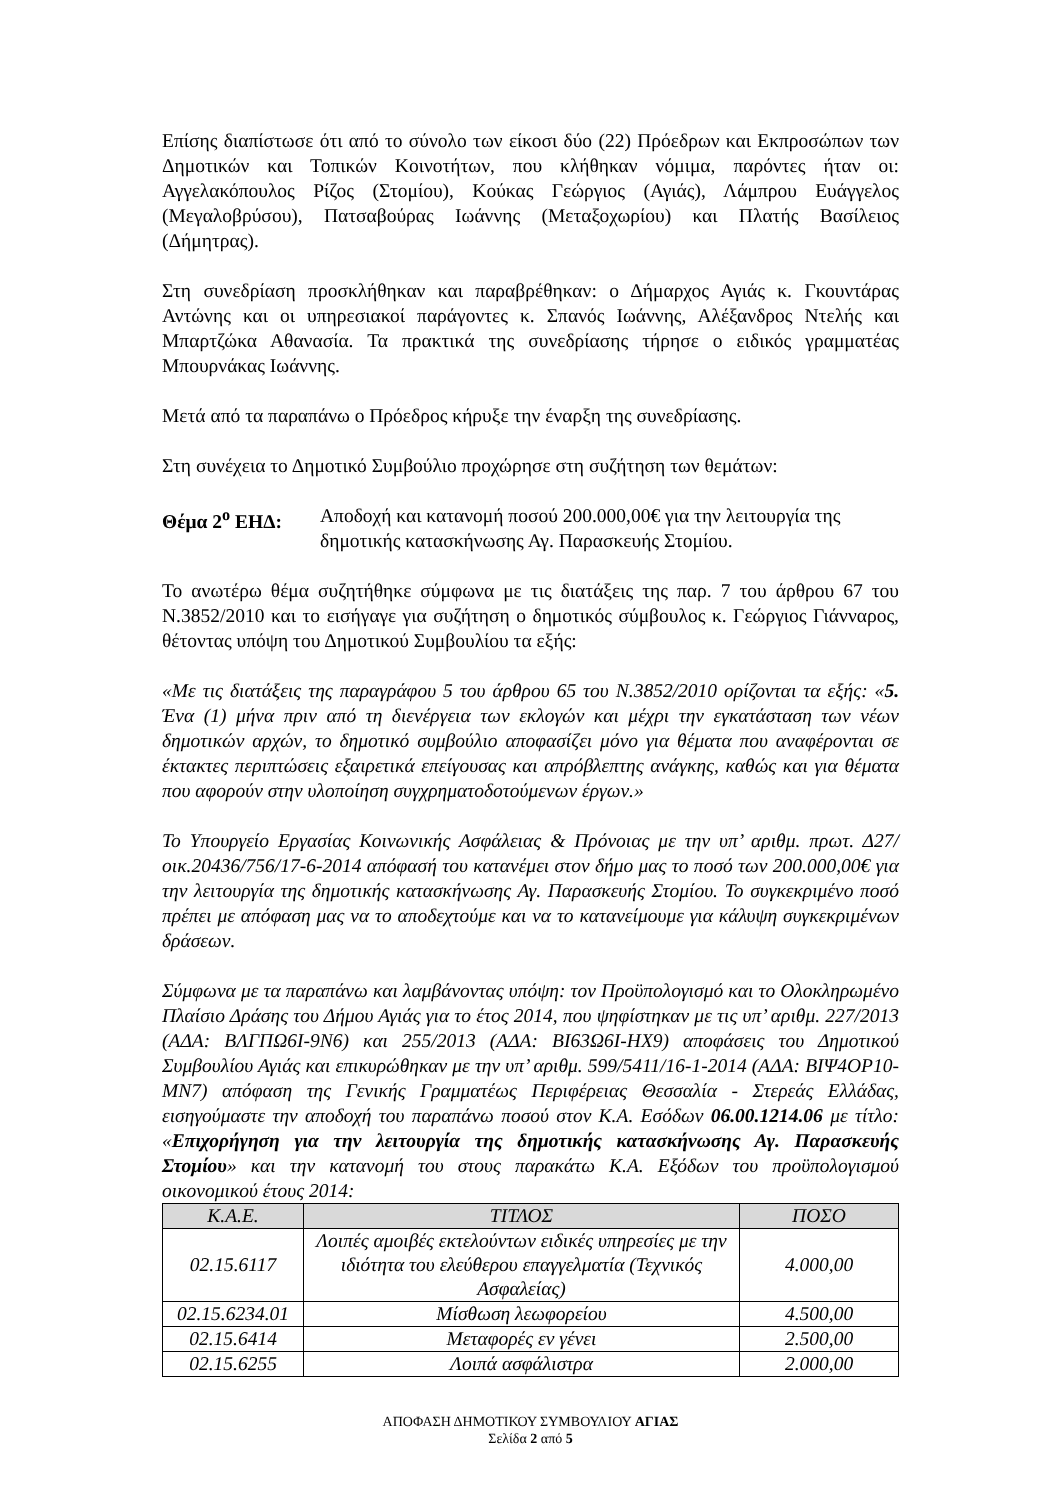Επίσης διαπίστωσε ότι από το σύνολο των είκοσι δύο (22) Πρόεδρων και Εκπροσώπων των Δημοτικών και Τοπικών Κοινοτήτων, που κλήθηκαν νόμιμα, παρόντες ήταν οι: Αγγελακόπουλος Ρίζος (Στομίου), Κούκας Γεώργιος (Αγιάς), Λάμπρου Ευάγγελος (Μεγαλοβρύσου), Πατσαβούρας Ιωάννης (Μεταξοχωρίου) και Πλατής Βασίλειος (Δήμητρας).
Στη συνεδρίαση προσκλήθηκαν και παραβρέθηκαν: ο Δήμαρχος Αγιάς κ. Γκουντάρας Αντώνης και οι υπηρεσιακοί παράγοντες κ. Σπανός Ιωάννης, Αλέξανδρος Ντελής και Μπαρτζώκα Αθανασία. Τα πρακτικά της συνεδρίασης τήρησε ο ειδικός γραμματέας Μπουρνάκας Ιωάννης.
Μετά από τα παραπάνω ο Πρόεδρος κήρυξε την έναρξη της συνεδρίασης.
Στη συνέχεια το Δημοτικό Συμβούλιο προχώρησε στη συζήτηση των θεμάτων:
Θέμα 2<sup>ο</sup> ΕΗΔ: Αποδοχή και κατανομή ποσού 200.000,00€ για την λειτουργία της δημοτικής κατασκήνωσης Αγ. Παρασκευής Στομίου.
Το ανωτέρω θέμα συζητήθηκε σύμφωνα με τις διατάξεις της παρ. 7 του άρθρου 67 του Ν.3852/2010 και το εισήγαγε για συζήτηση ο δημοτικός σύμβουλος κ. Γεώργιος Γιάνναρος, θέτοντας υπόψη του Δημοτικού Συμβουλίου τα εξής:
«Με τις διατάξεις της παραγράφου 5 του άρθρου 65 του Ν.3852/2010 ορίζονται τα εξής: «5. Ένα (1) μήνα πριν από τη διενέργεια των εκλογών και μέχρι την εγκατάσταση των νέων δημοτικών αρχών, το δημοτικό συμβούλιο αποφασίζει μόνο για θέματα που αναφέρονται σε έκτακτες περιπτώσεις εξαιρετικά επείγουσας και απρόβλεπτης ανάγκης, καθώς και για θέματα που αφορούν στην υλοποίηση συγχρηματοδοτούμενων έργων.»
Το Υπουργείο Εργασίας Κοινωνικής Ασφάλειας & Πρόνοιας με την υπ’ αριθμ. πρωτ. Δ27/οικ.20436/756/17-6-2014 απόφασή του κατανέμει στον δήμο μας το ποσό των 200.000,00€ για την λειτουργία της δημοτικής κατασκήνωσης Αγ. Παρασκευής Στομίου. Το συγκεκριμένο ποσό πρέπει με απόφαση μας να το αποδεχτούμε και να το κατανείμουμε για κάλυψη συγκεκριμένων δράσεων.
Σύμφωνα με τα παραπάνω και λαμβάνοντας υπόψη: τον Προϋπολογισμό και το Ολοκληρωμένο Πλαίσιο Δράσης του Δήμου Αγιάς για το έτος 2014, που ψηφίστηκαν με τις υπ’ αριθμ. 227/2013 (ΑΔΑ: ΒΛΓΠΩ6Ι-9Ν6) και 255/2013 (ΑΔΑ: ΒΙ63Ω6Ι-ΗΧ9) αποφάσεις του Δημοτικού Συμβουλίου Αγιάς και επικυρώθηκαν με την υπ’ αριθμ. 599/5411/16-1-2014 (ΑΔΑ: ΒΙΨ4ΟΡ10-ΜΝ7) απόφαση της Γενικής Γραμματέως Περιφέρειας Θεσσαλία - Στερεάς Ελλάδας, εισηγούμαστε την αποδοχή του παραπάνω ποσού στον Κ.Α. Εσόδων 06.00.1214.06 με τίτλο: «Επιχορήγηση για την λειτουργία της δημοτικής κατασκήνωσης Αγ. Παρασκευής Στομίου» και την κατανομή του στους παρακάτω Κ.Α. Εξόδων του προϋπολογισμού οικονομικού έτους 2014:
| Κ.Α.Ε. | ΤΙΤΛΟΣ | ΠΟΣΟ |
| --- | --- | --- |
| 02.15.6117 | Λοιπές αμοιβές εκτελούντων ειδικές υπηρεσίες με την ιδιότητα του ελεύθερου επαγγελματία (Τεχνικός Ασφαλείας) | 4.000,00 |
| 02.15.6234.01 | Μίσθωση λεωφορείου | 4.500,00 |
| 02.15.6414 | Μεταφορές εν γένει | 2.500,00 |
| 02.15.6255 | Λοιπά ασφάλιστρα | 2.000,00 |
ΑΠΟΦΑΣΗ ΔΗΜΟΤΙΚΟΥ ΣΥΜΒΟΥΛΙΟΥ ΑΓΙΑΣ
Σελίδα 2 από 5